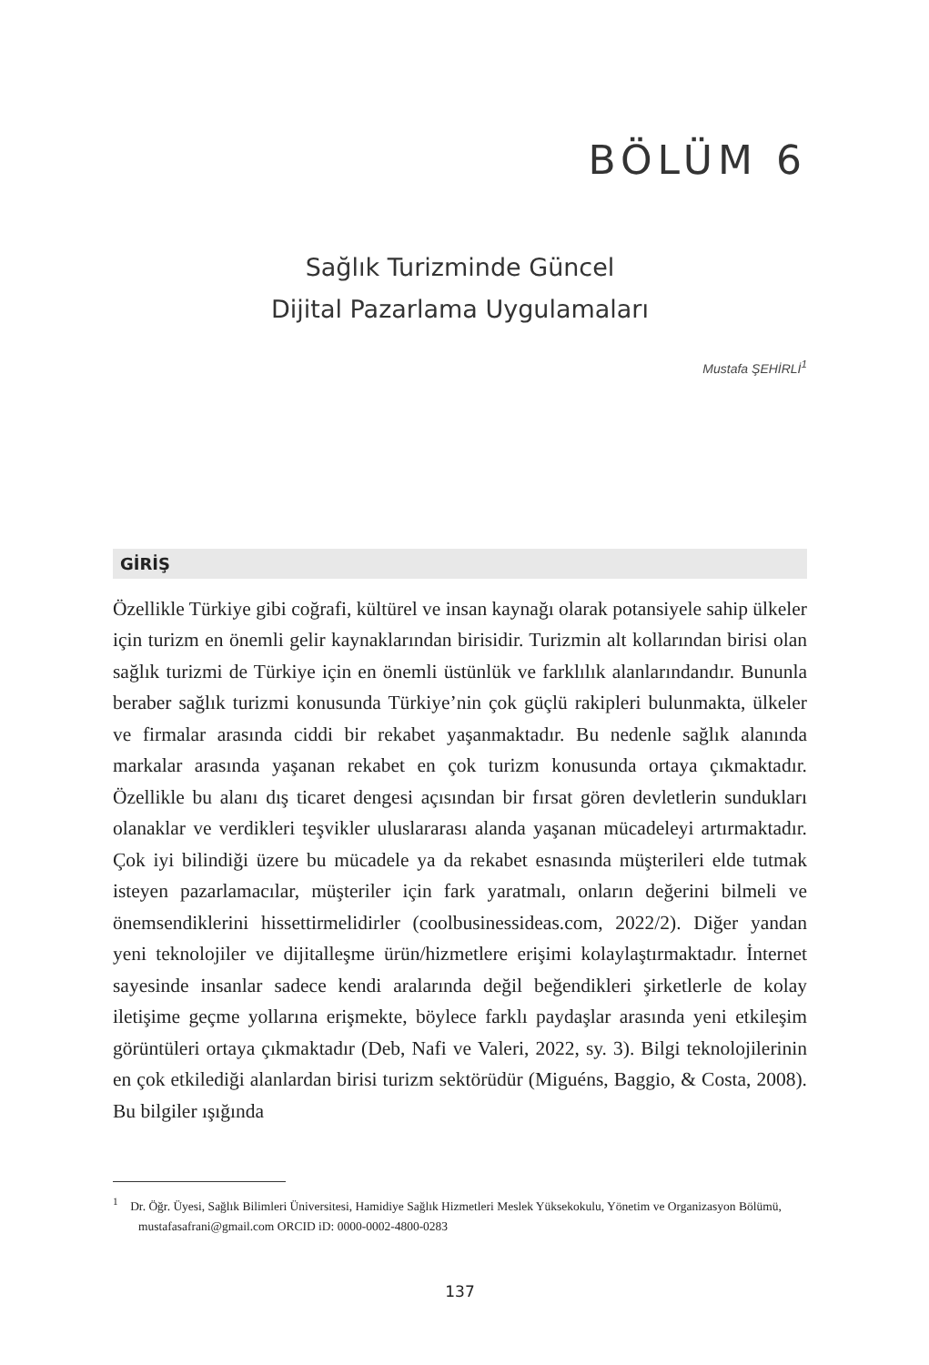BÖLÜM 6
Sağlık Turizminde Güncel
Dijital Pazarlama Uygulamaları
Mustafa ŞEHİRLİ<sup>1</sup>
GİRİŞ
Özellikle Türkiye gibi coğrafi, kültürel ve insan kaynağı olarak potansiyele sahip ülkeler için turizm en önemli gelir kaynaklarından birisidir. Turizmin alt kollarından birisi olan sağlık turizmi de Türkiye için en önemli üstünlük ve farklılık alanlarındandır. Bununla beraber sağlık turizmi konusunda Türkiye’nin çok güçlü rakipleri bulunmakta, ülkeler ve firmalar arasında ciddi bir rekabet yaşanmaktadır. Bu nedenle sağlık alanında markalar arasında yaşanan rekabet en çok turizm konusunda ortaya çıkmaktadır. Özellikle bu alanı dış ticaret dengesi açısından bir fırsat gören devletlerin sundukları olanaklar ve verdikleri teşvikler uluslararası alanda yaşanan mücadeleyi artırmaktadır. Çok iyi bilindiği üzere bu mücadele ya da rekabet esnasında müşterileri elde tutmak isteyen pazarlamacılar, müşteriler için fark yaratmalı, onların değerini bilmeli ve önemsendiklerini hissettirmelidirler (coolbusinessideas.com, 2022/2). Diğer yandan yeni teknolojiler ve dijitalleşme ürün/hizmetlere erişimi kolaylaştırmaktadır. İnternet sayesinde insanlar sadece kendi aralarında değil beğendikleri şirketlerle de kolay iletişime geçme yollarına erişmekte, böylece farklı paydaşlar arasında yeni etkileşim görüntüleri ortaya çıkmaktadır (Deb, Nafi ve Valeri, 2022, sy. 3). Bilgi teknolojilerinin en çok etkilediği alanlardan birisi turizm sektörüdür (Miguéns, Baggio, & Costa, 2008). Bu bilgiler ışığında
<sup>1</sup> Dr. Öğr. Üyesi, Sağlık Bilimleri Üniversitesi, Hamidiye Sağlık Hizmetleri Meslek Yüksekokulu, Yönetim ve Organizasyon Bölümü, mustafasafrani@gmail.com ORCID iD: 0000-0002-4800-0283
137